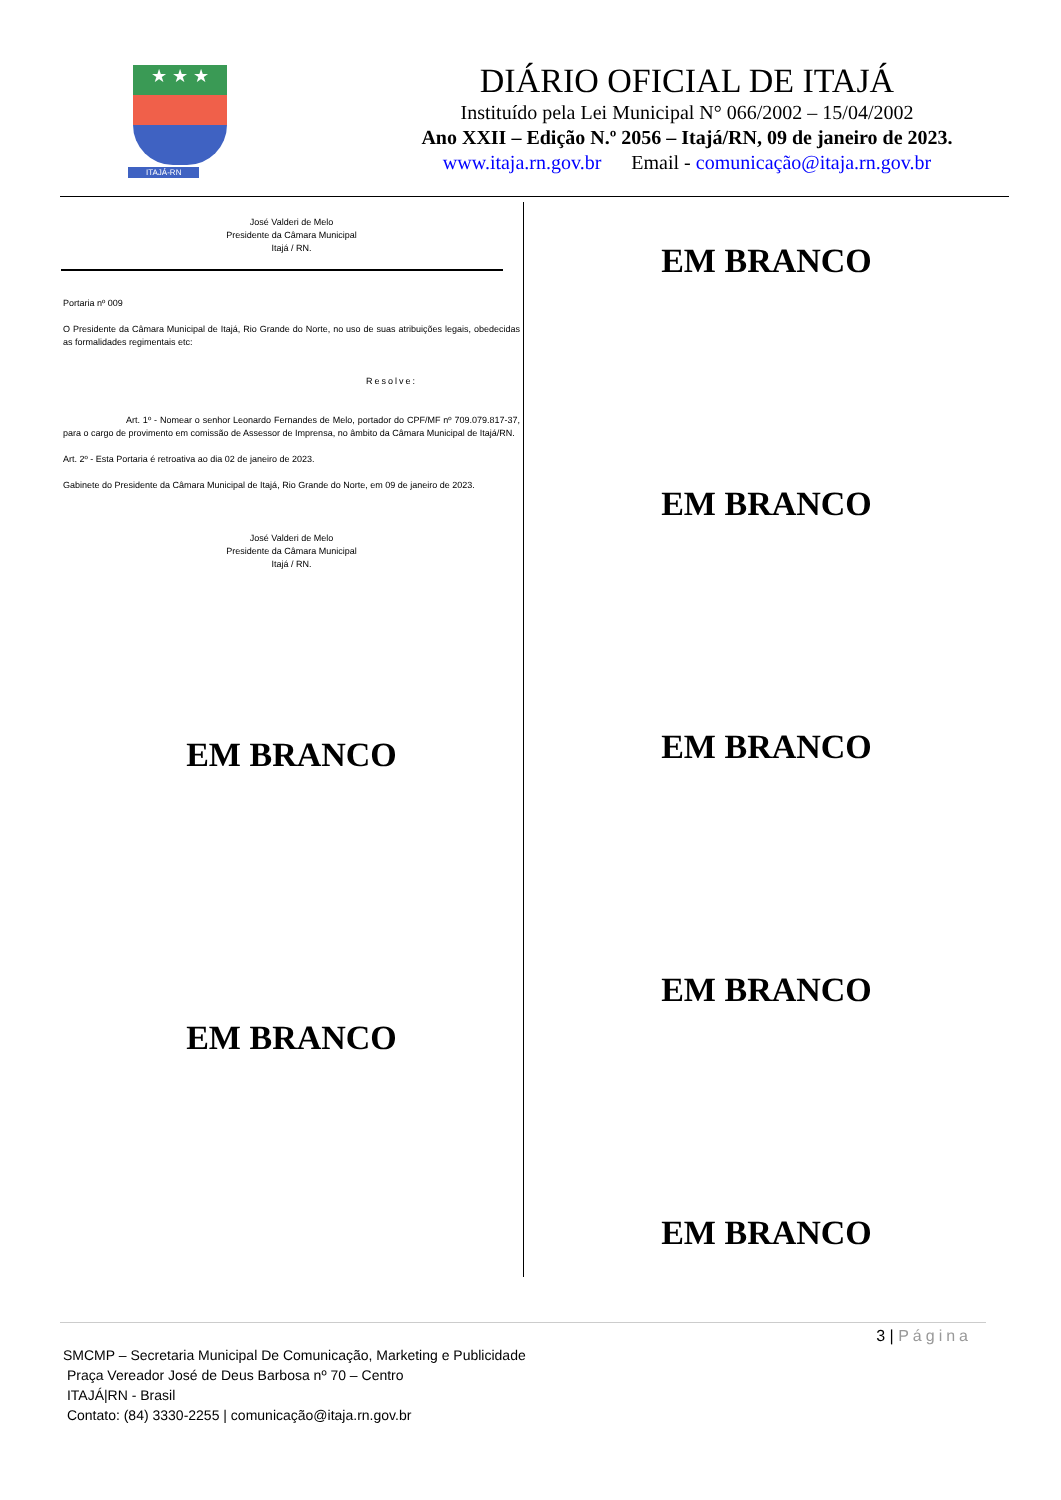★ ★ ★
ITAJÁ-RN
DIÁRIO OFICIAL DE ITAJÁ
Instituído pela Lei Municipal N° 066/2002 – 15/04/2002
Ano XXII – Edição N.º 2056 – Itajá/RN, 09 de janeiro de 2023.
www.itaja.rn.gov.br Email - comunicação@itaja.rn.gov.br
José Valderi de Melo
Presidente da Câmara Municipal
Itajá / RN.
Portaria nº 009
O Presidente da Câmara Municipal de Itajá, Rio Grande do Norte, no uso de suas atribuições legais, obedecidas as formalidades regimentais etc:
Resolve:
Art. 1º - Nomear o senhor Leonardo Fernandes de Melo, portador do CPF/MF nº 709.079.817-37, para o cargo de provimento em comissão de Assessor de Imprensa, no âmbito da Câmara Municipal de Itajá/RN.
Art. 2º - Esta Portaria é retroativa ao dia 02 de janeiro de 2023.
Gabinete do Presidente da Câmara Municipal de Itajá, Rio Grande do Norte, em 09 de janeiro de 2023.
José Valderi de Melo
Presidente da Câmara Municipal
Itajá / RN.
EM BRANCO
EM BRANCO
EM BRANCO
EM BRANCO
EM BRANCO
EM BRANCO
EM BRANCO
3 | Página
SMCMP – Secretaria Municipal De Comunicação, Marketing e Publicidade
Praça Vereador José de Deus Barbosa nº 70 – Centro
ITAJÁ|RN - Brasil
Contato: (84) 3330-2255 | comunicação@itaja.rn.gov.br